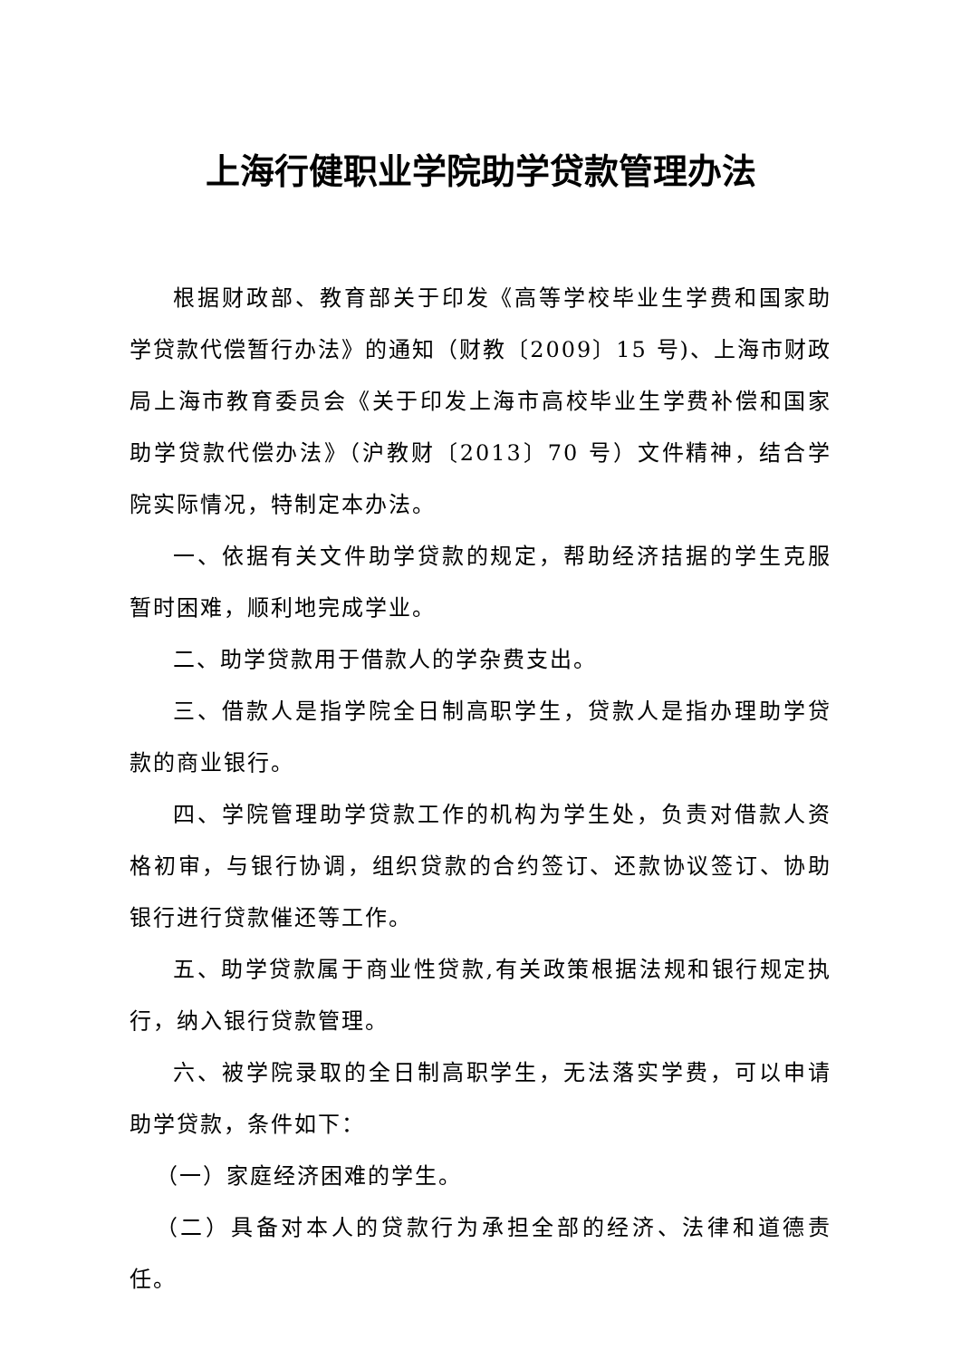上海行健职业学院助学贷款管理办法
根据财政部、教育部关于印发《高等学校毕业生学费和国家助学贷款代偿暂行办法》的通知（财教〔2009〕15 号)、上海市财政局上海市教育委员会《关于印发上海市高校毕业生学费补偿和国家助学贷款代偿办法》（沪教财〔2013〕70 号）文件精神，结合学院实际情况，特制定本办法。
一、依据有关文件助学贷款的规定，帮助经济拮据的学生克服暂时困难，顺利地完成学业。
二、助学贷款用于借款人的学杂费支出。
三、借款人是指学院全日制高职学生，贷款人是指办理助学贷款的商业银行。
四、学院管理助学贷款工作的机构为学生处，负责对借款人资格初审，与银行协调，组织贷款的合约签订、还款协议签订、协助银行进行贷款催还等工作。
五、助学贷款属于商业性贷款,有关政策根据法规和银行规定执行，纳入银行贷款管理。
六、被学院录取的全日制高职学生，无法落实学费，可以申请助学贷款，条件如下：
（一）家庭经济困难的学生。
（二）具备对本人的贷款行为承担全部的经济、法律和道德责任。